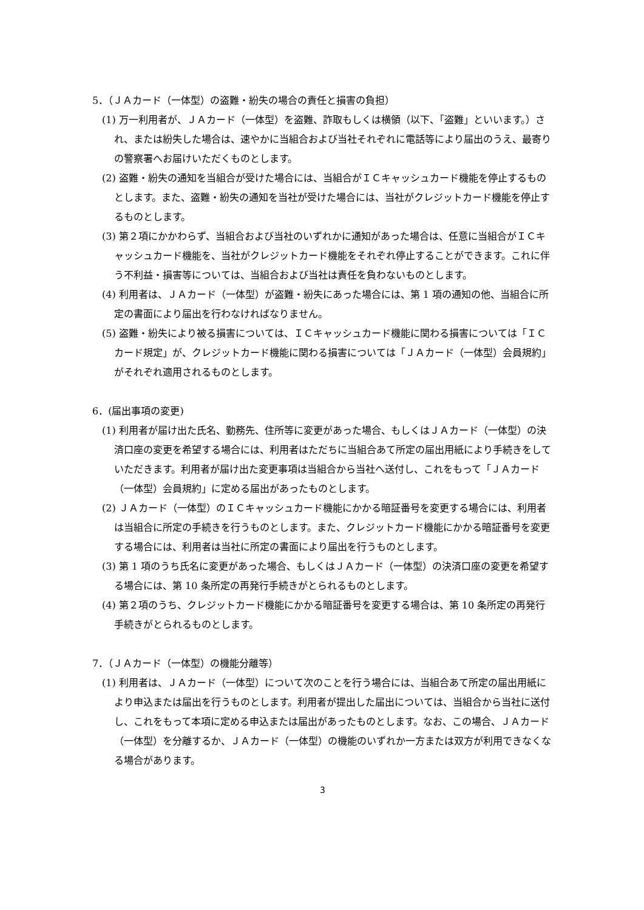5．（ＪＡカード（一体型）の盗難・紛失の場合の責任と損害の負担）
(1) 万一利用者が、ＪＡカード（一体型）を盗難、詐取もしくは横領（以下、「盗難」といいます。）され、または紛失した場合は、速やかに当組合および当社それぞれに電話等により届出のうえ、最寄りの警察署へお届けいただくものとします。
(2) 盗難・紛失の通知を当組合が受けた場合には、当組合がＩＣキャッシュカード機能を停止するものとします。また、盗難・紛失の通知を当社が受けた場合には、当社がクレジットカード機能を停止するものとします。
(3) 第２項にかかわらず、当組合および当社のいずれかに通知があった場合は、任意に当組合がＩＣキャッシュカード機能を、当社がクレジットカード機能をそれぞれ停止することができます。これに伴う不利益・損害等については、当組合および当社は責任を負わないものとします。
(4) 利用者は、ＪＡカード（一体型）が盗難・紛失にあった場合には、第 1 項の通知の他、当組合に所定の書面により届出を行わなければなりません。
(5) 盗難・紛失により被る損害については、ＩＣキャッシュカード機能に関わる損害については「ＩＣカード規定」が、クレジットカード機能に関わる損害については「ＪＡカード（一体型）会員規約」がそれぞれ適用されるものとします。
6．(届出事項の変更)
(1) 利用者が届け出た氏名、勤務先、住所等に変更があった場合、もしくはＪＡカード（一体型）の決済口座の変更を希望する場合には、利用者はただちに当組合あて所定の届出用紙により手続きをしていただきます。利用者が届け出た変更事項は当組合から当社へ送付し、これをもって「ＪＡカード（一体型）会員規約」に定める届出があったものとします。
(2) ＪＡカード（一体型）のＩＣキャッシュカード機能にかかる暗証番号を変更する場合には、利用者は当組合に所定の手続きを行うものとします。また、クレジットカード機能にかかる暗証番号を変更する場合には、利用者は当社に所定の書面により届出を行うものとします。
(3) 第 1 項のうち氏名に変更があった場合、もしくはＪＡカード（一体型）の決済口座の変更を希望する場合には、第 10 条所定の再発行手続きがとられるものとします。
(4) 第２項のうち、クレジットカード機能にかかる暗証番号を変更する場合は、第 10 条所定の再発行手続きがとられるものとします。
7．（ＪＡカード（一体型）の機能分離等）
(1) 利用者は、ＪＡカード（一体型）について次のことを行う場合には、当組合あて所定の届出用紙により申込または届出を行うものとします。利用者が提出した届出については、当組合から当社に送付し、これをもって本項に定める申込または届出があったものとします。なお、この場合、ＪＡカード（一体型）を分離するか、ＪＡカード（一体型）の機能のいずれか一方または双方が利用できなくなる場合があります。
3